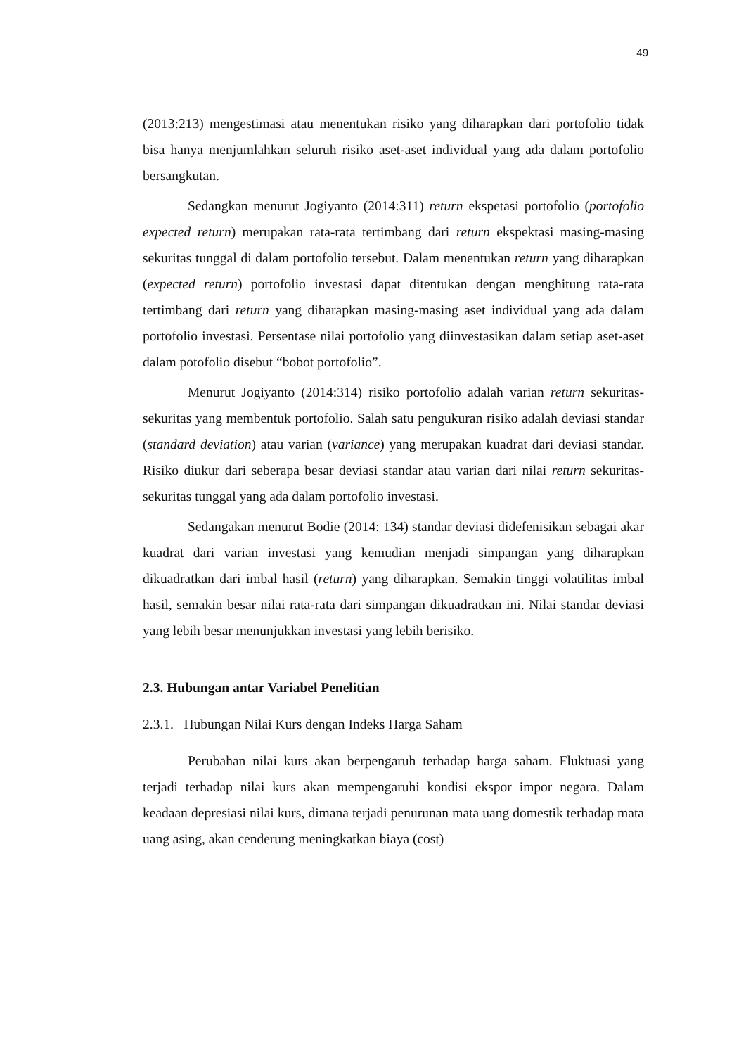49
(2013:213) mengestimasi atau menentukan risiko yang diharapkan dari portofolio tidak bisa hanya menjumlahkan seluruh risiko aset-aset individual yang ada dalam portofolio bersangkutan.
Sedangkan menurut Jogiyanto (2014:311) return ekspetasi portofolio (portofolio expected return) merupakan rata-rata tertimbang dari return ekspektasi masing-masing sekuritas tunggal di dalam portofolio tersebut. Dalam menentukan return yang diharapkan (expected return) portofolio investasi dapat ditentukan dengan menghitung rata-rata tertimbang dari return yang diharapkan masing-masing aset individual yang ada dalam portofolio investasi. Persentase nilai portofolio yang diinvestasikan dalam setiap aset-aset dalam potofolio disebut “bobot portofolio”.
Menurut Jogiyanto (2014:314) risiko portofolio adalah varian return sekuritas-sekuritas yang membentuk portofolio. Salah satu pengukuran risiko adalah deviasi standar (standard deviation) atau varian (variance) yang merupakan kuadrat dari deviasi standar. Risiko diukur dari seberapa besar deviasi standar atau varian dari nilai return sekuritas-sekuritas tunggal yang ada dalam portofolio investasi.
Sedangakan menurut Bodie (2014: 134) standar deviasi didefenisikan sebagai akar kuadrat dari varian investasi yang kemudian menjadi simpangan yang diharapkan dikuadratkan dari imbal hasil (return) yang diharapkan. Semakin tinggi volatilitas imbal hasil, semakin besar nilai rata-rata dari simpangan dikuadratkan ini. Nilai standar deviasi yang lebih besar menunjukkan investasi yang lebih berisiko.
2.3. Hubungan antar Variabel Penelitian
2.3.1. Hubungan Nilai Kurs dengan Indeks Harga Saham
Perubahan nilai kurs akan berpengaruh terhadap harga saham. Fluktuasi yang terjadi terhadap nilai kurs akan mempengaruhi kondisi ekspor impor negara. Dalam keadaan depresiasi nilai kurs, dimana terjadi penurunan mata uang domestik terhadap mata uang asing, akan cenderung meningkatkan biaya (cost)